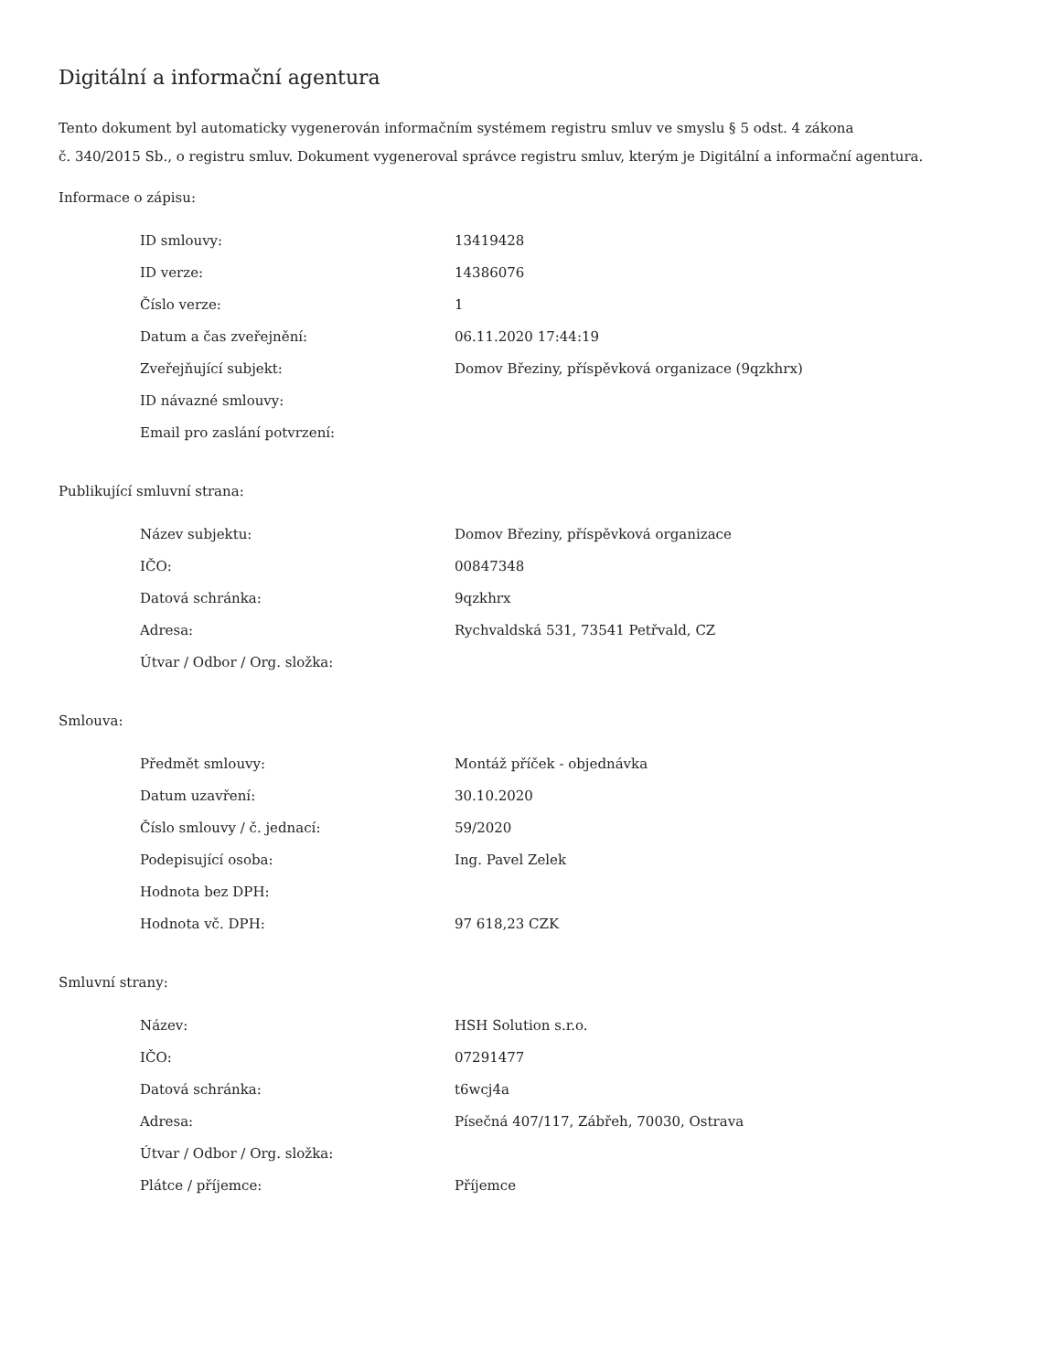Digitální a informační agentura
Tento dokument byl automaticky vygenerován informačním systémem registru smluv ve smyslu § 5 odst. 4 zákona
č. 340/2015 Sb., o registru smluv. Dokument vygeneroval správce registru smluv, kterým je Digitální a informační agentura.
Informace o zápisu:
| ID smlouvy: | 13419428 |
| ID verze: | 14386076 |
| Číslo verze: | 1 |
| Datum a čas zveřejnění: | 06.11.2020 17:44:19 |
| Zveřejňující subjekt: | Domov Březiny, příspěvková organizace (9qzkhrx) |
| ID návazné smlouvy: | |
| Email pro zaslání potvrzení: | |
Publikující smluvní strana:
| Název subjektu: | Domov Březiny, příspěvková organizace |
| IČO: | 00847348 |
| Datová schránka: | 9qzkhrx |
| Adresa: | Rychvaldská 531, 73541 Petřvald, CZ |
| Útvar / Odbor / Org. složka: | |
Smlouva:
| Předmět smlouvy: | Montáž příček - objednávka |
| Datum uzavření: | 30.10.2020 |
| Číslo smlouvy / č. jednací: | 59/2020 |
| Podepisující osoba: | Ing. Pavel Zelek |
| Hodnota bez DPH: | |
| Hodnota vč. DPH: | 97 618,23 CZK |
Smluvní strany:
| Název: | HSH Solution s.r.o. |
| IČO: | 07291477 |
| Datová schránka: | t6wcj4a |
| Adresa: | Písečná 407/117, Zábřeh, 70030, Ostrava |
| Útvar / Odbor / Org. složka: | |
| Plátce / příjemce: | Příjemce |